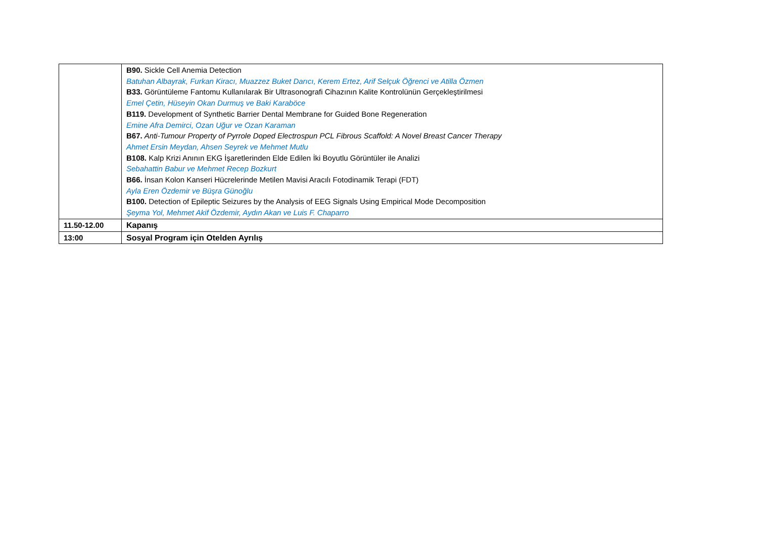| | B90. Sickle Cell Anemia Detection Batuhan Albayrak, Furkan Kiracı, Muazzez Buket Darıcı, Kerem Ertez, Arif Selçuk Öğrenci ve Atilla Özmen B33. Görüntüleme Fantomu Kullanılarak Bir Ultrasonografi Cihazının Kalite Kontrolünün Gerçekleştirilmesi Emel Çetin, Hüseyin Okan Durmuş ve Baki Karaböce B119. Development of Synthetic Barrier Dental Membrane for Guided Bone Regeneration Emine Afra Demirci, Ozan Uğur ve Ozan Karaman B67. Anti-Tumour Property of Pyrrole Doped Electrospun PCL Fibrous Scaffold: A Novel Breast Cancer Therapy Ahmet Ersin Meydan, Ahsen Seyrek ve Mehmet Mutlu B108. Kalp Krizi Anının EKG İşaretlerinden Elde Edilen İki Boyutlu Görüntüler ile Analizi Sebahattin Babur ve Mehmet Recep Bozkurt B66. İnsan Kolon Kanseri Hücrelerinde Metilen Mavisi Aracılı Fotodinamik Terapi (FDT) Ayla Eren Özdemir ve Büşra Günoğlu B100. Detection of Epileptic Seizures by the Analysis of EEG Signals Using Empirical Mode Decomposition Şeyma Yol, Mehmet Akif Özdemir, Aydın Akan ve Luis F. Chaparro |
| 11.50-12.00 | Kapanış |
| 13:00 | Sosyal Program için Otelden Ayrılış |